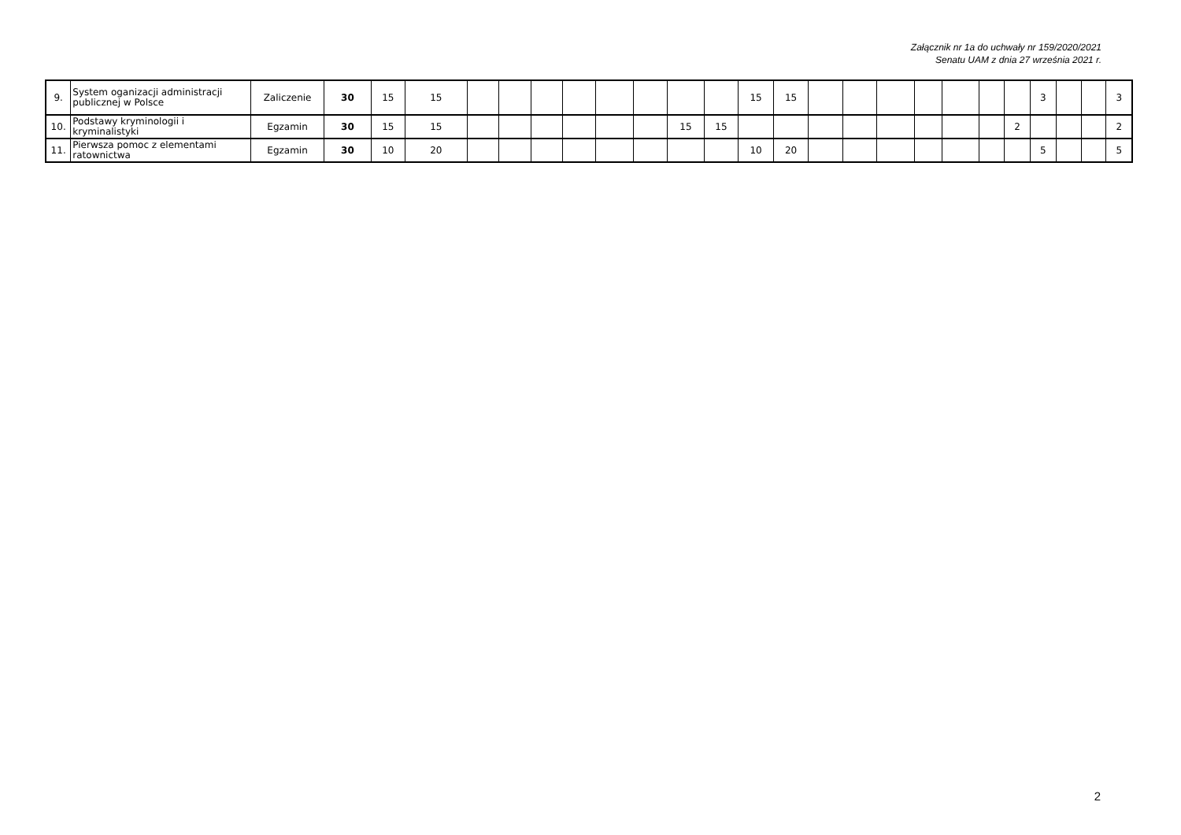Załącznik nr 1a do uchwały nr 159/2020/2021
Senatu UAM z dnia 27 września 2021 r.
| 9. | System oganizacji administracji publicznej w Polsce | Zaliczenie | 30 | 15 | 15 | | | | | | | | | 15 | 15 | | | | | | | | 3 | | | 3 |
| 10. | Podstawy kryminologii i kryminalistyki | Egzamin | 30 | 15 | 15 | | | | | | | 15 | 15 | | | | | | | | | 2 | | | | 2 |
| 11. | Pierwsza pomoc z elementami ratownictwa | Egzamin | 30 | 10 | 20 | | | | | | | | | 10 | 20 | | | | | | | | 5 | | | 5 |
2